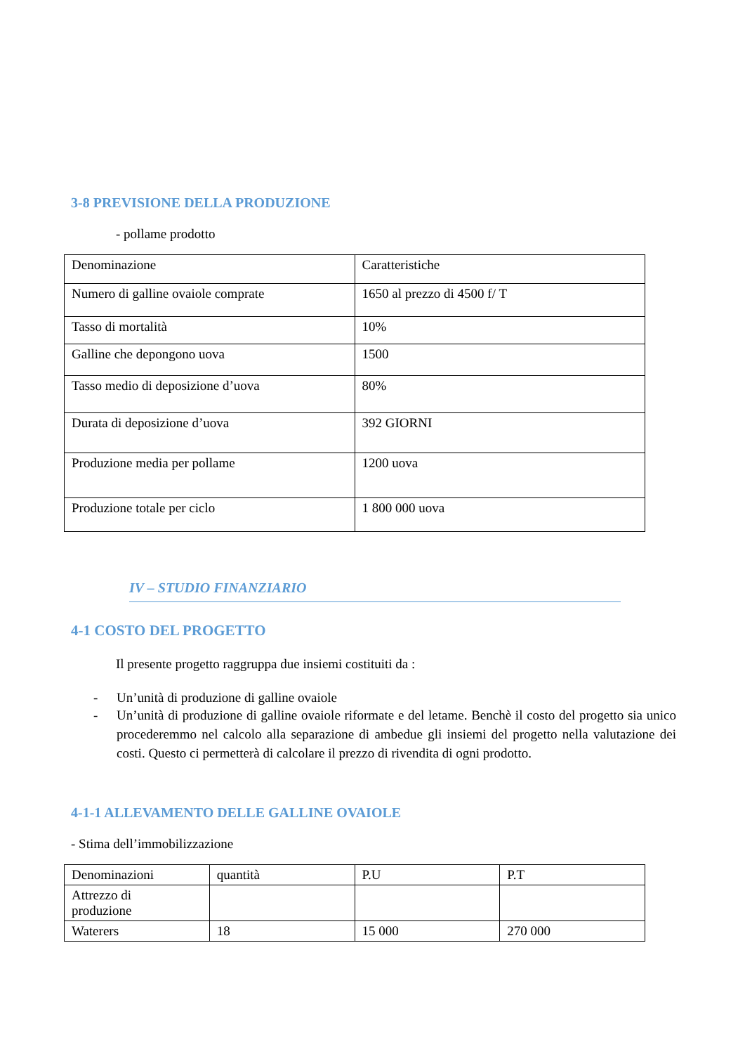3-8 PREVISIONE DELLA PRODUZIONE
- pollame prodotto
| Denominazione | Caratteristiche |
| Numero di galline ovaiole comprate | 1650 al prezzo di 4500 f/ T |
| Tasso di mortalità | 10% |
| Galline che depongono uova | 1500 |
| Tasso medio di deposizione d’uova | 80% |
| Durata di deposizione d’uova | 392 GIORNI |
| Produzione media per pollame | 1200 uova |
| Produzione totale per ciclo | 1 800 000 uova |
IV – STUDIO FINANZIARIO
4-1 COSTO DEL PROGETTO
Il presente progetto raggruppa due insiemi costituiti da :
- Un’unità di produzione di galline ovaiole
- Un’unità di produzione di galline ovaiole riformate e del letame. Benchè il costo del progetto sia unico procederemmo nel calcolo alla separazione di ambedue gli insiemi del progetto nella valutazione dei costi. Questo ci permetterà di calcolare il prezzo di rivendita di ogni prodotto.
4-1-1 ALLEVAMENTO DELLE GALLINE OVAIOLE
- Stima dell’immobilizzazione
| Denominazioni | quantità | P.U | P.T |
| Attrezzo di produzione | | | |
| Waterers | 18 | 15 000 | 270 000 |